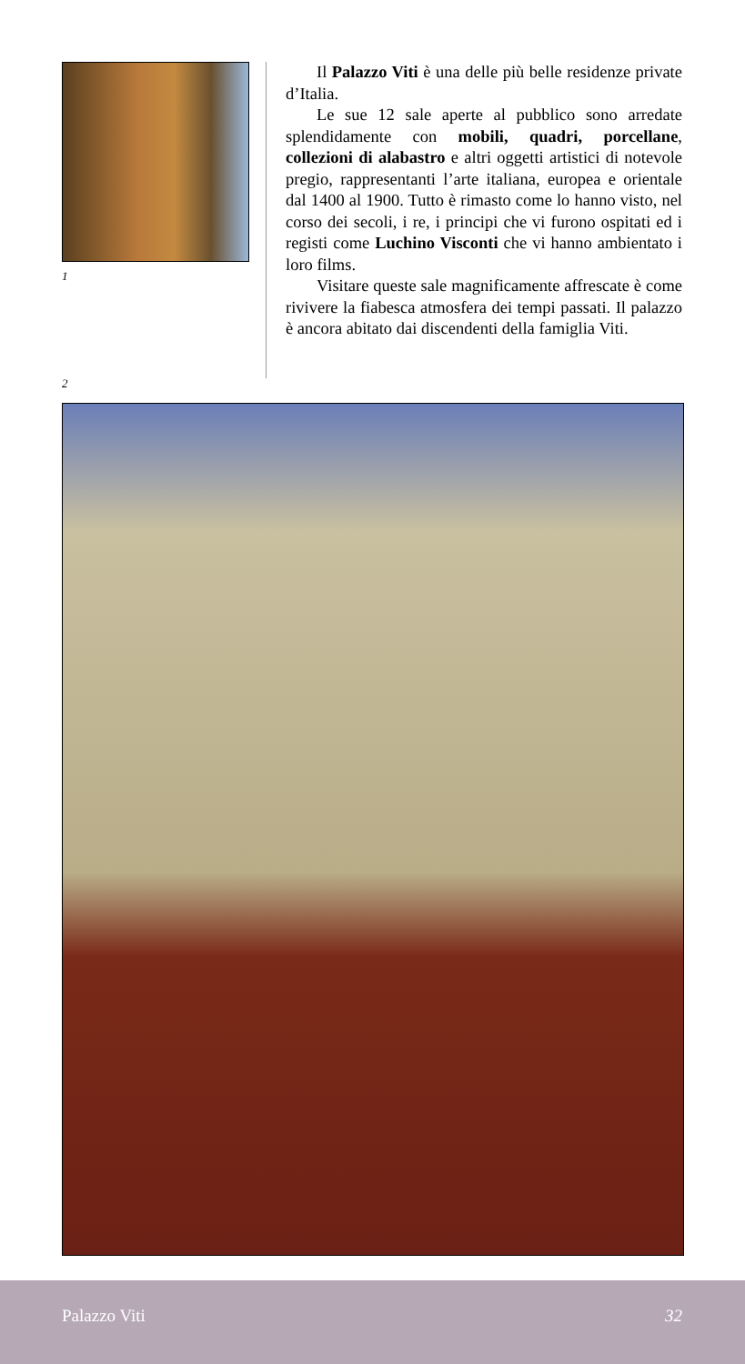1
Il Palazzo Viti è una delle più belle residenze private d’Italia.
Le sue 12 sale aperte al pubblico sono arredate splendidamente con mobili, quadri, porcellane, collezioni di alabastro e altri oggetti artistici di notevole pregio, rappresentanti l’arte italiana, europea e orientale dal 1400 al 1900. Tutto è rimasto come lo hanno visto, nel corso dei secoli, i re, i principi che vi furono ospitati ed i registi come Luchino Visconti che vi hanno ambientato i loro films.
Visitare queste sale magnificamente affrescate è come rivivere la fiabesca atmosfera dei tempi passati. Il palazzo è ancora abitato dai discendenti della famiglia Viti.
2
Palazzo Viti 32